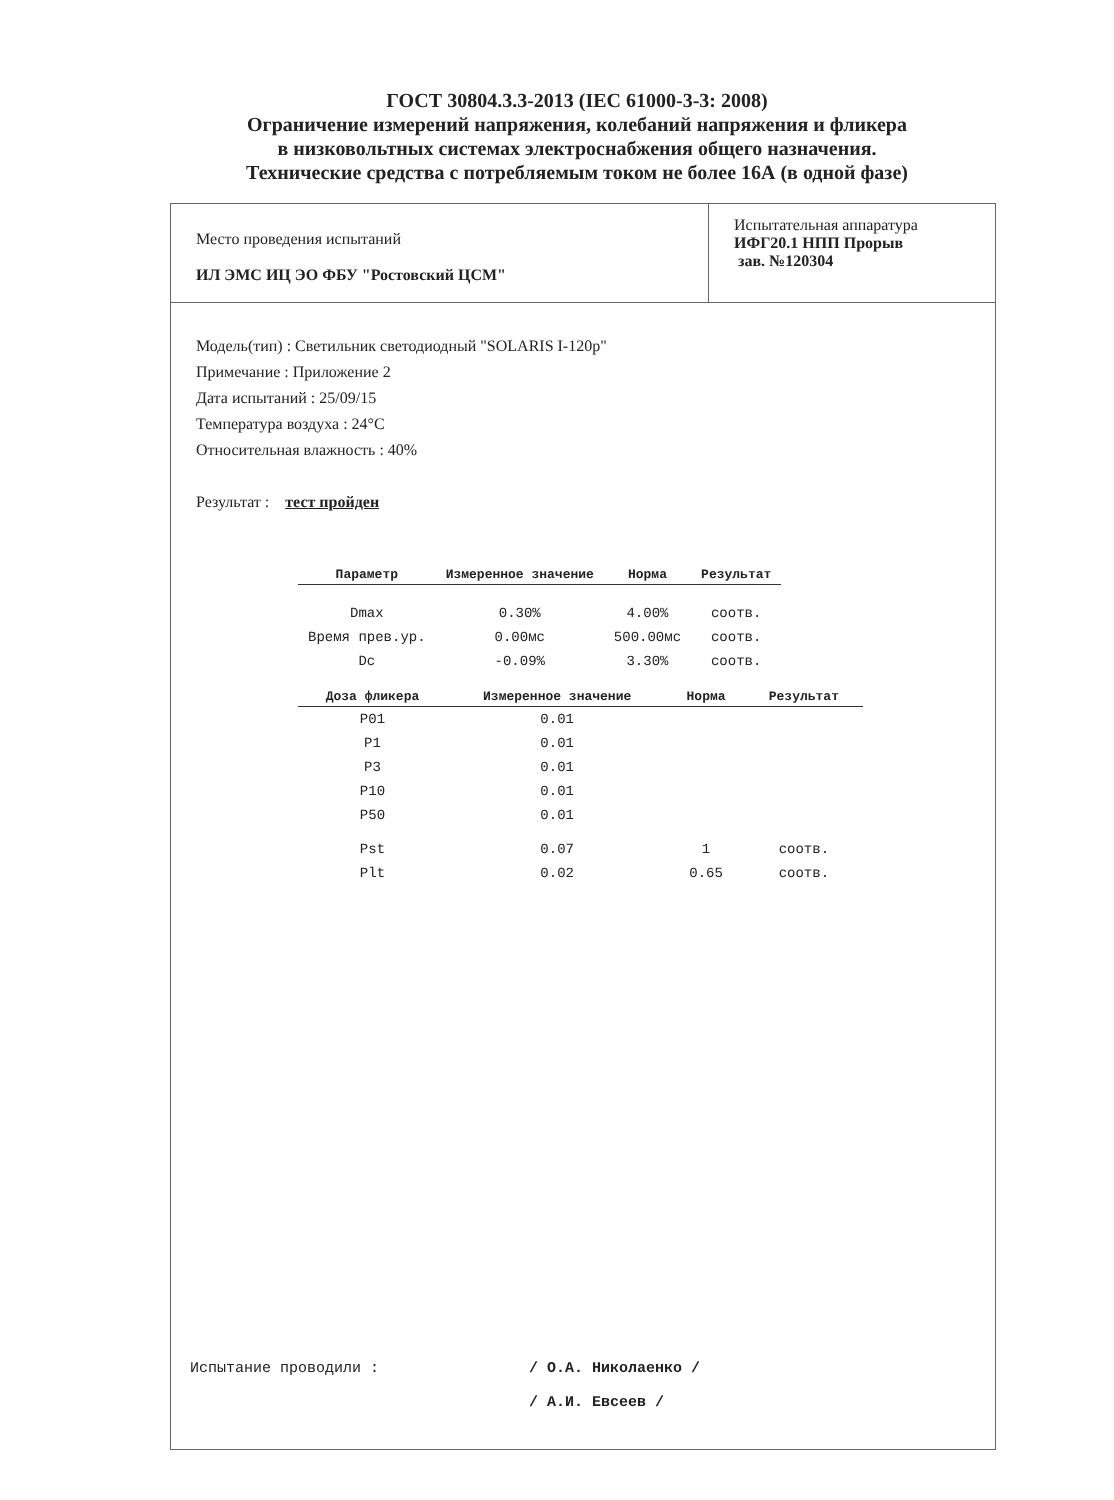ГОСТ 30804.3.3-2013 (IEC 61000-3-3: 2008)
Ограничение измерений напряжения, колебаний напряжения и фликера
в низковольтных системах электроснабжения общего назначения.
Технические средства с потребляемым током не более 16А (в одной фазе)
Место проведения испытаний
ИЛ ЭМС ИЦ ЭО ФБУ "Ростовский ЦСМ"
Испытательная аппаратура
ИФГ20.1 НПП Прорыв
зав. №120304
Модель(тип) : Светильник светодиодный "SOLARIS I-120p"
Примечание : Приложение 2
Дата испытаний : 25/09/15
Температура воздуха : 24°C
Относительная влажность : 40%
Результат : тест пройден
| Параметр | Измеренное значение | Норма | Результат |
| --- | --- | --- | --- |
| Dmax | 0.30% | 4.00% | соотв. |
| Время прев.ур. | 0.00мс | 500.00мс | соотв. |
| Dc | -0.09% | 3.30% | соотв. |
| Доза фликера | Измеренное значение | Норма | Результат |
| --- | --- | --- | --- |
| P01 | 0.01 | | |
| P1 | 0.01 | | |
| P3 | 0.01 | | |
| P10 | 0.01 | | |
| P50 | 0.01 | | |
| Pst | 0.07 | 1 | соотв. |
| Plt | 0.02 | 0.65 | соотв. |
Испытание проводили : / О.А. Николаенко /
/ А.И. Евсеев /